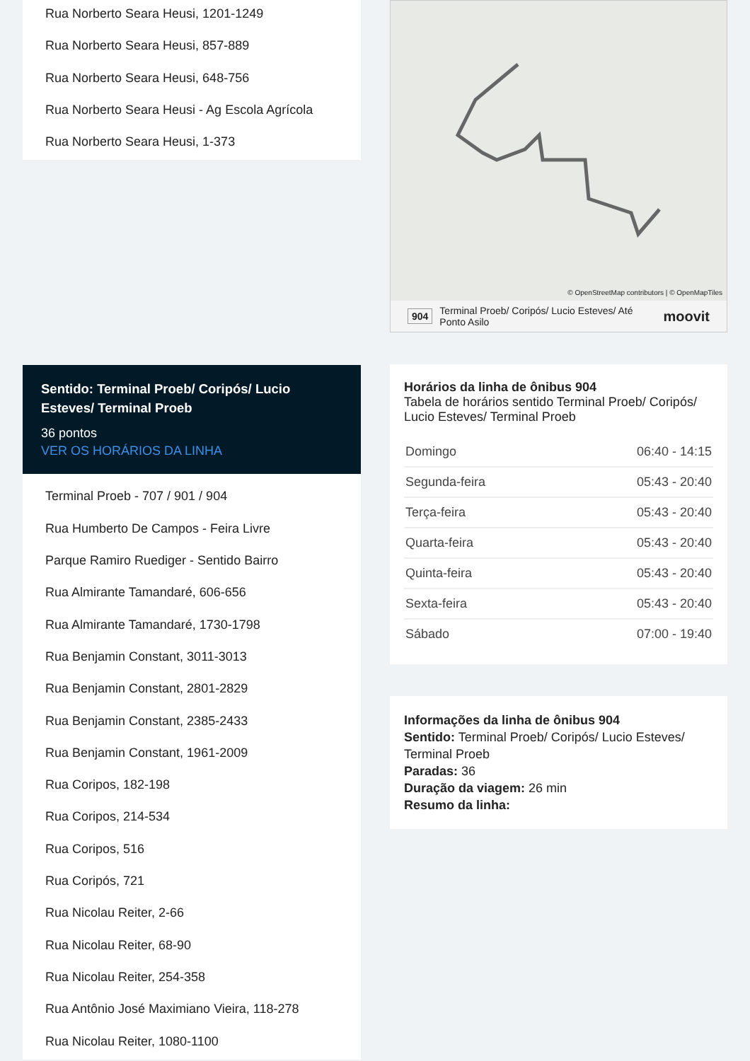Rua Norberto Seara Heusi, 1201-1249
Rua Norberto Seara Heusi, 857-889
Rua Norberto Seara Heusi, 648-756
Rua Norberto Seara Heusi - Ag Escola Agrícola
Rua Norberto Seara Heusi, 1-373
Sentido: Terminal Proeb/ Coripós/ Lucio Esteves/ Terminal Proeb
36 pontos
VER OS HORÁRIOS DA LINHA
Terminal Proeb - 707 / 901 / 904
Rua Humberto De Campos - Feira Livre
Parque Ramiro Ruediger - Sentido Bairro
Rua Almirante Tamandaré, 606-656
Rua Almirante Tamandaré, 1730-1798
Rua Benjamin Constant, 3011-3013
Rua Benjamin Constant, 2801-2829
Rua Benjamin Constant, 2385-2433
Rua Benjamin Constant, 1961-2009
Rua Coripos, 182-198
Rua Coripos, 214-534
Rua Coripos, 516
Rua Coripós, 721
Rua Nicolau Reiter, 2-66
Rua Nicolau Reiter, 68-90
Rua Nicolau Reiter, 254-358
Rua Antônio José Maximiano Vieira, 118-278
Rua Nicolau Reiter, 1080-1100
© OpenStreetMap contributors | © OpenMapTiles
904 Terminal Proeb/ Coripós/ Lucio Esteves/ Até Ponto Asilo moovit
Horários da linha de ônibus 904
Tabela de horários sentido Terminal Proeb/ Coripós/ Lucio Esteves/ Terminal Proeb
| Domingo | 06:40 - 14:15 |
| Segunda-feira | 05:43 - 20:40 |
| Terça-feira | 05:43 - 20:40 |
| Quarta-feira | 05:43 - 20:40 |
| Quinta-feira | 05:43 - 20:40 |
| Sexta-feira | 05:43 - 20:40 |
| Sábado | 07:00 - 19:40 |
Informações da linha de ônibus 904
Sentido: Terminal Proeb/ Coripós/ Lucio Esteves/ Terminal Proeb
Paradas: 36
Duração da viagem: 26 min
Resumo da linha: